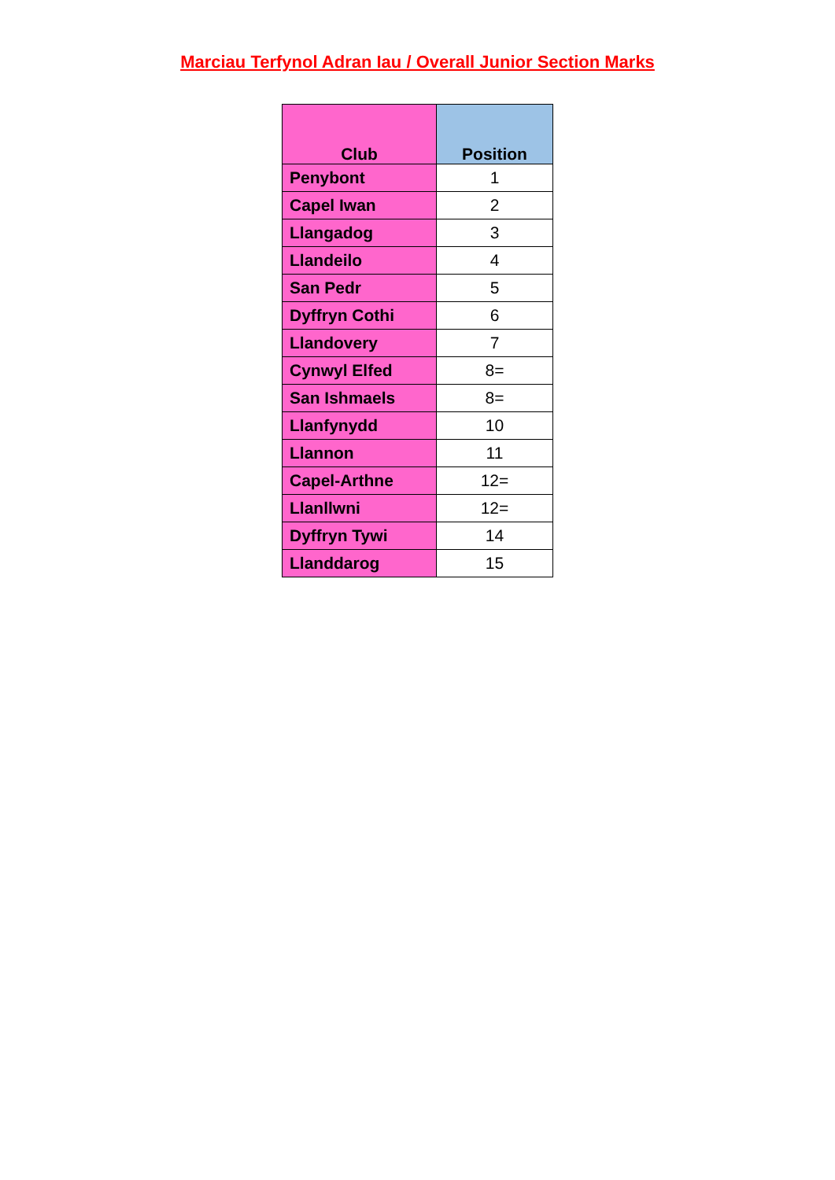Marciau Terfynol Adran Iau / Overall Junior Section Marks
| Club | Position |
| --- | --- |
| Penybont | 1 |
| Capel Iwan | 2 |
| Llangadog | 3 |
| Llandeilo | 4 |
| San Pedr | 5 |
| Dyffryn Cothi | 6 |
| Llandovery | 7 |
| Cynwyl Elfed | 8= |
| San Ishmaels | 8= |
| Llanfynydd | 10 |
| Llannon | 11 |
| Capel-Arthne | 12= |
| Llanllwni | 12= |
| Dyffryn Tywi | 14 |
| Llanddarog | 15 |